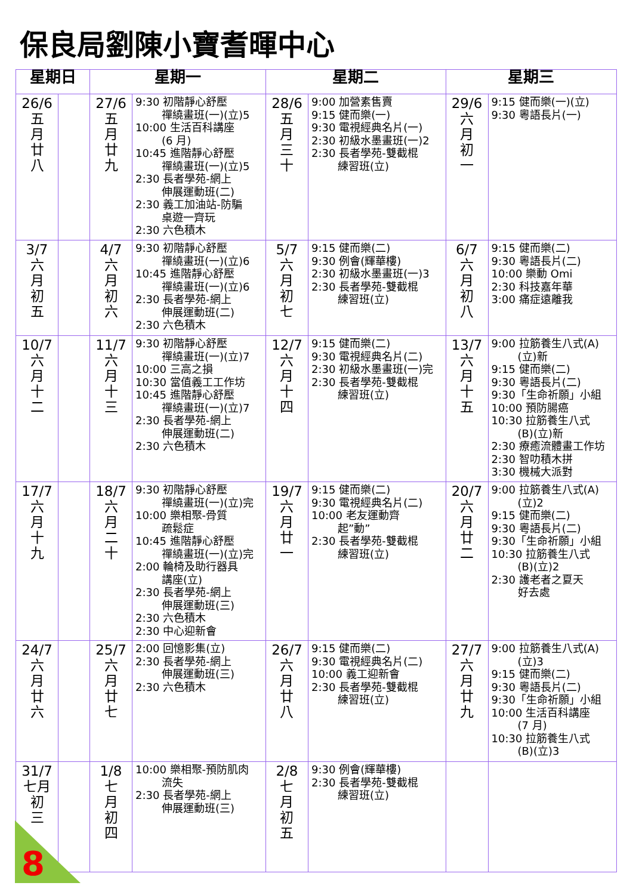保良局劉陳小寶耆暉中心
| 星期日 | | 星期一 | | 星期二 | | 星期三 | |
| --- | --- | --- | --- | --- | --- | --- | --- |
| 26/6 五 月 廿 八 | | 27/6 五 月 廿 九 | 9:30 初階靜心舒壓 禪繞畫班(一)(立)5 10:00 生活百科講座 (6 月) 10:45 進階靜心舒壓 禪繞畫班(一)(立)5 2:30 長者學苑-網上 伸展運動班(二) 2:30 義工加油站-防騙 桌遊一齊玩 2:30 六色積木 | 28/6 五 月 三 十 | 9:00 加營素售賣 9:15 健而樂(一) 9:30 電視經典名片(一) 2:30 初級水墨畫班(一)2 2:30 長者學苑-雙截棍 練習班(立) | 29/6 六 月 初 一 | 9:15 健而樂(一)(立) 9:30 粵語長片(一) |
| 3/7 六 月 初 五 | | 4/7 六 月 初 六 | 9:30 初階靜心舒壓 禪繞畫班(一)(立)6 10:45 進階靜心舒壓 禪繞畫班(一)(立)6 2:30 長者學苑-網上 伸展運動班(二) 2:30 六色積木 | 5/7 六 月 初 七 | 9:15 健而樂(二) 9:30 例會(輝華樓) 2:30 初級水墨畫班(一)3 2:30 長者學苑-雙截棍 練習班(立) | 6/7 六 月 初 八 | 9:15 健而樂(二) 9:30 粵語長片(二) 10:00 樂動 Omi 2:30 科技嘉年華 3:00 痛症遠離我 |
| 10/7 六 月 十 二 | | 11/7 六 月 十 三 | 9:30 初階靜心舒壓 禪繞畫班(一)(立)7 10:00 三高之損 10:30 當值義工工作坊 10:45 進階靜心舒壓 禪繞畫班(一)(立)7 2:30 長者學苑-網上 伸展運動班(二) 2:30 六色積木 | 12/7 六 月 十 四 | 9:15 健而樂(二) 9:30 電視經典名片(二) 2:30 初級水墨畫班(一)完 2:30 長者學苑-雙截棍 練習班(立) | 13/7 六 月 十 五 | 9:00 拉筋養生八式(A) (立)新 9:15 健而樂(二) 9:30 粵語長片(二) 9:30「生命祈願」小組 10:00 預防腸癌 10:30 拉筋養生八式 (B)(立)新 2:30 療癒流體畫工作坊 2:30 智叻積木拼 3:30 機械大派對 |
| 17/7 六 月 十 九 | | 18/7 六 月 二 十 | 9:30 初階靜心舒壓 禪繞畫班(一)(立)完 10:00 樂相聚-骨質 疏鬆症 10:45 進階靜心舒壓 禪繞畫班(一)(立)完 2:00 輪椅及助行器具 講座(立) 2:30 長者學苑-網上 伸展運動班(三) 2:30 六色積木 2:30 中心迎新會 | 19/7 六 月 廿 一 | 9:15 健而樂(二) 9:30 電視經典名片(二) 10:00 老友運動齊 起”動” 2:30 長者學苑-雙截棍 練習班(立) | 20/7 六 月 廿 二 | 9:00 拉筋養生八式(A) (立)2 9:15 健而樂(二) 9:30 粵語長片(二) 9:30「生命祈願」小組 10:30 拉筋養生八式 (B)(立)2 2:30 護老者之夏天 好去處 |
| 24/7 六 月 廿 六 | | 25/7 六 月 廿 七 | 2:00 回憶影集(立) 2:30 長者學苑-網上 伸展運動班(三) 2:30 六色積木 | 26/7 六 月 廿 八 | 9:15 健而樂(二) 9:30 電視經典名片(二) 10:00 義工迎新會 2:30 長者學苑-雙截棍 練習班(立) | 27/7 六 月 廿 九 | 9:00 拉筋養生八式(A) (立)3 9:15 健而樂(二) 9:30 粵語長片(二) 9:30「生命祈願」小組 10:00 生活百科講座 (7 月) 10:30 拉筋養生八式 (B)(立)3 |
| 31/7 七月 初 三 | | 1/8 七 月 初 四 | 10:00 樂相聚-預防肌肉 流失 2:30 長者學苑-網上 伸展運動班(三) | 2/8 七 月 初 五 | 9:30 例會(輝華樓) 2:30 長者學苑-雙截棍 練習班(立) | | |
8